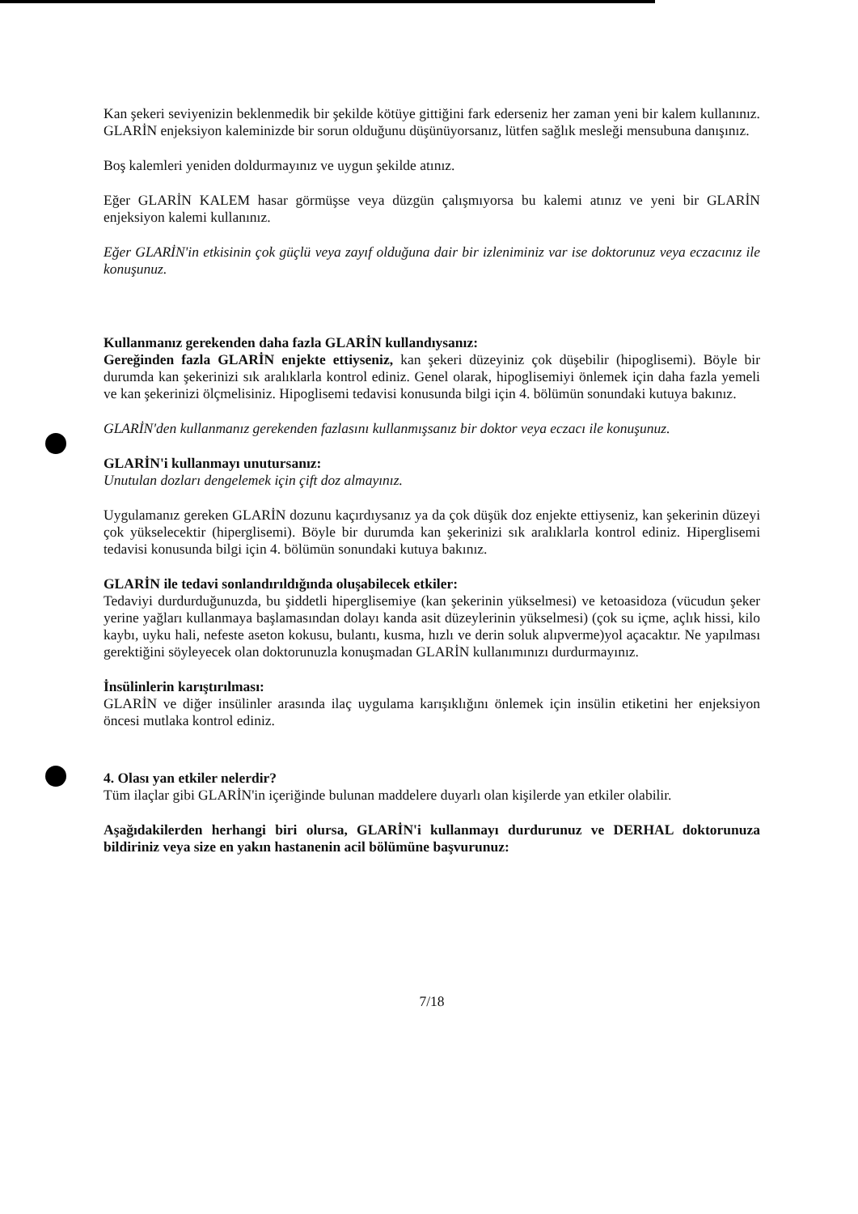Kan şekeri seviyenizin beklenmedik bir şekilde kötüye gittiğini fark ederseniz her zaman yeni bir kalem kullanınız. GLARİN enjeksiyon kaleminizde bir sorun olduğunu düşünüyorsanız, lütfen sağlık mesleği mensubuna danışınız.
Boş kalemleri yeniden doldurmayınız ve uygun şekilde atınız.
Eğer GLARİN KALEM hasar görmüşse veya düzgün çalışmıyorsa bu kalemi atınız ve yeni bir GLARİN enjeksiyon kalemi kullanınız.
Eğer GLARİN'in etkisinin çok güçlü veya zayıf olduğuna dair bir izleniminiz var ise doktorunuz veya eczacınız ile konuşunuz.
Kullanmanız gerekenden daha fazla GLARİN kullandıysanız:
Gereğinden fazla GLARİN enjekte ettiyseniz, kan şekeri düzeyiniz çok düşebilir (hipoglisemi). Böyle bir durumda kan şekerinizi sık aralıklarla kontrol ediniz. Genel olarak, hipoglisemiyi önlemek için daha fazla yemeli ve kan şekerinizi ölçmelisiniz. Hipoglisemi tedavisi konusunda bilgi için 4. bölümün sonundaki kutuya bakınız.
GLARİN'den kullanmanız gerekenden fazlasını kullanmışsanız bir doktor veya eczacı ile konuşunuz.
GLARİN'i kullanmayı unutursanız:
Unutulan dozları dengelemek için çift doz almayınız.
Uygulamanız gereken GLARİN dozunu kaçırdıysanız ya da çok düşük doz enjekte ettiyseniz, kan şekerinin düzeyi çok yükselecektir (hiperglisemi). Böyle bir durumda kan şekerinizi sık aralıklarla kontrol ediniz. Hiperglisemi tedavisi konusunda bilgi için 4. bölümün sonundaki kutuya bakınız.
GLARİN ile tedavi sonlandırıldığında oluşabilecek etkiler:
Tedaviyi durdurduğunuzda, bu şiddetli hiperglisemiye (kan şekerinin yükselmesi) ve ketoasidoza (vücudun şeker yerine yağları kullanmaya başlamasından dolayı kanda asit düzeylerinin yükselmesi) (çok su içme, açlık hissi, kilo kaybı, uyku hali, nefeste aseton kokusu, bulantı, kusma, hızlı ve derin soluk alıpverme)yol açacaktır. Ne yapılması gerektiğini söyleyecek olan doktorunuzla konuşmadan GLARİN kullanımınızı durdurmayınız.
İnsülinlerin karıştırılması:
GLARİN ve diğer insülinler arasında ilaç uygulama karışıklığını önlemek için insülin etiketini her enjeksiyon öncesi mutlaka kontrol ediniz.
4. Olası yan etkiler nelerdir?
Tüm ilaçlar gibi GLARİN'in içeriğinde bulunan maddelere duyarlı olan kişilerde yan etkiler olabilir.
Aşağıdakilerden herhangi biri olursa, GLARİN'i kullanmayı durdurunuz ve DERHAL doktorunuza bildiriniz veya size en yakın hastanenin acil bölümüne başvurunuz:
7/18